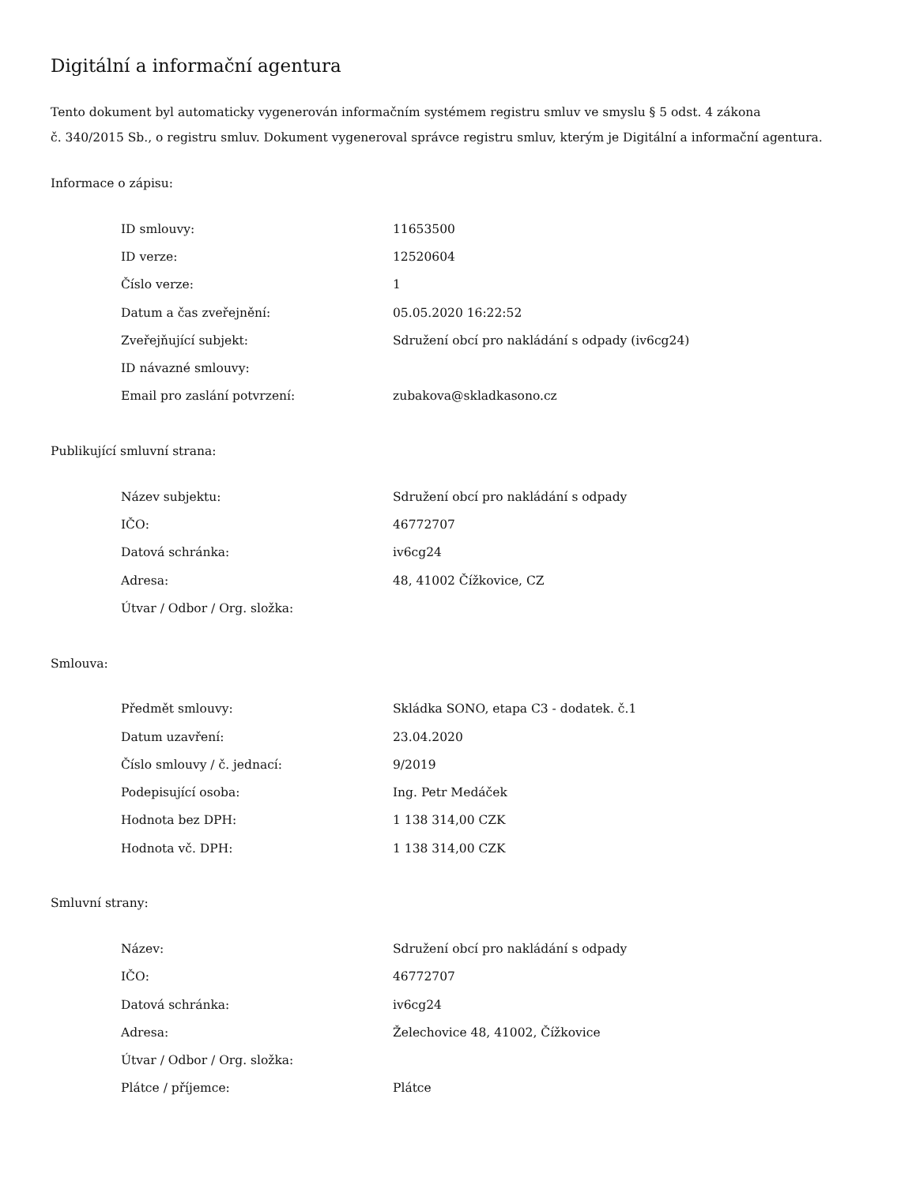Digitální a informační agentura
Tento dokument byl automaticky vygenerován informačním systémem registru smluv ve smyslu § 5 odst. 4 zákona
č. 340/2015 Sb., o registru smluv. Dokument vygeneroval správce registru smluv, kterým je Digitální a informační agentura.
Informace o zápisu:
| ID smlouvy: | 11653500 |
| ID verze: | 12520604 |
| Číslo verze: | 1 |
| Datum a čas zveřejnění: | 05.05.2020 16:22:52 |
| Zveřejňující subjekt: | Sdružení obcí pro nakládání s odpady (iv6cg24) |
| ID návazné smlouvy: | |
| Email pro zaslání potvrzení: | zubakova@skladkasono.cz |
Publikující smluvní strana:
| Název subjektu: | Sdružení obcí pro nakládání s odpady |
| IČO: | 46772707 |
| Datová schránka: | iv6cg24 |
| Adresa: | 48, 41002 Čížkovice, CZ |
| Útvar / Odbor / Org. složka: | |
Smlouva:
| Předmět smlouvy: | Skládka SONO, etapa C3 - dodatek. č.1 |
| Datum uzavření: | 23.04.2020 |
| Číslo smlouvy / č. jednací: | 9/2019 |
| Podepisující osoba: | Ing. Petr Medáček |
| Hodnota bez DPH: | 1 138 314,00 CZK |
| Hodnota vč. DPH: | 1 138 314,00 CZK |
Smluvní strany:
| Název: | Sdružení obcí pro nakládání s odpady |
| IČO: | 46772707 |
| Datová schránka: | iv6cg24 |
| Adresa: | Želechovice 48, 41002, Čížkovice |
| Útvar / Odbor / Org. složka: | |
| Plátce / příjemce: | Plátce |